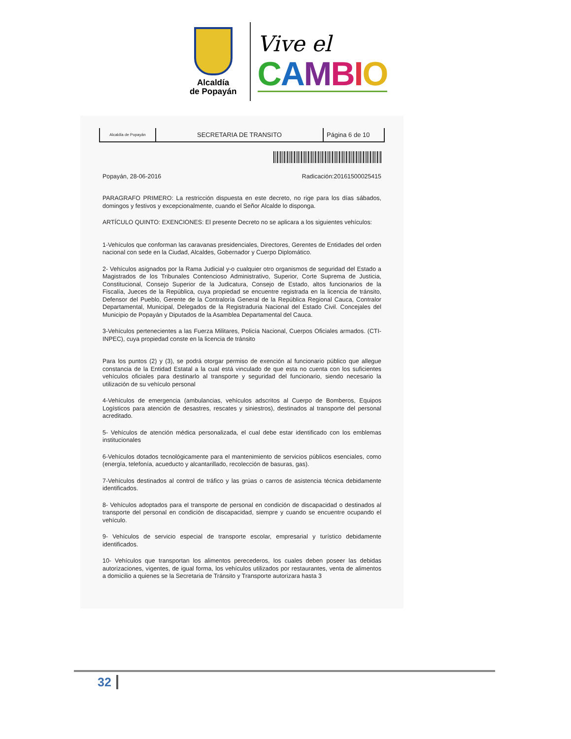Alcaldía
de Popayán
Vive el
CAMBIO
| Alcaldía de Popayán | SECRETARIA DE TRANSITO | Página 6 de 10 |
Popayán, 28-06-2016 Radicación:20161500025415
PARAGRAFO PRIMERO: La restricción dispuesta en este decreto, no rige para los días sábados, domingos y festivos y excepcionalmente, cuando el Señor Alcalde lo disponga.
ARTÍCULO QUINTO: EXENCIONES: El presente Decreto no se aplicara a los siguientes vehículos:
1-Vehículos que conforman las caravanas presidenciales, Directores, Gerentes de Entidades del orden nacional con sede en la Ciudad, Alcaldes, Gobernador y Cuerpo Diplomático.
2- Vehículos asignados por la Rama Judicial y-o cualquier otro organismos de seguridad del Estado a Magistrados de los Tribunales Contencioso Administrativo, Superior, Corte Suprema de Justicia, Constitucional, Consejo Superior de la Judicatura, Consejo de Estado, altos funcionarios de la Fiscalía, Jueces de la República, cuya propiedad se encuentre registrada en la licencia de tránsito, Defensor del Pueblo, Gerente de la Contraloría General de la República Regional Cauca, Contralor Departamental, Municipal, Delegados de la Registraduria Nacional del Estado Civil. Concejales del Municipio de Popayán y Diputados de la Asamblea Departamental del Cauca.
3-Vehículos pertenecientes a las Fuerza Militares, Policía Nacional, Cuerpos Oficiales armados. (CTI- INPEC), cuya propiedad conste en la licencia de tránsito
Para los puntos (2) y (3), se podrá otorgar permiso de exención al funcionario público que allegue constancia de la Entidad Estatal a la cual está vinculado de que esta no cuenta con los suficientes vehículos oficiales para destinarlo al transporte y seguridad del funcionario, siendo necesario la utilización de su vehículo personal
4-Vehículos de emergencia (ambulancias, vehículos adscritos al Cuerpo de Bomberos, Equipos Logísticos para atención de desastres, rescates y siniestros), destinados al transporte del personal acreditado.
5- Vehículos de atención médica personalizada, el cual debe estar identificado con los emblemas institucionales
6-Vehículos dotados tecnológicamente para el mantenimiento de servicios públicos esenciales, como (energía, telefonía, acueducto y alcantarillado, recolección de basuras, gas).
7-Vehículos destinados al control de tráfico y las grúas o carros de asistencia técnica debidamente identificados.
8- Vehículos adoptados para el transporte de personal en condición de discapacidad o destinados al transporte del personal en condición de discapacidad, siempre y cuando se encuentre ocupando el vehículo.
9- Vehículos de servicio especial de transporte escolar, empresarial y turístico debidamente identificados.
10- Vehículos que transportan los alimentos perecederos, los cuales deben poseer las debidas autorizaciones, vigentes, de igual forma, los vehículos utilizados por restaurantes, venta de alimentos a domicilio a quienes se la Secretaria de Tránsito y Transporte autorizara hasta 3
32